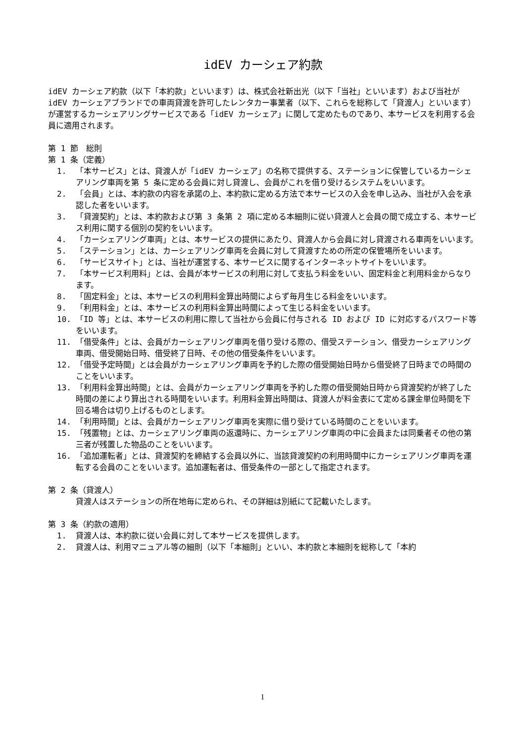idEV カーシェア約款
idEV カーシェア約款（以下「本約款」といいます）は、株式会社新出光（以下「当社」といいます）および当社が idEV カーシェアブランドでの車両貸渡を許可したレンタカー事業者（以下、これらを総称して「貸渡人」といいます）が運営するカーシェアリングサービスである「idEV カーシェア」に関して定めたものであり、本サービスを利用する会員に適用されます。
第 1 節　総則
第 1 条（定義）
1. 「本サービス」とは、貸渡人が「idEV カーシェア」の名称で提供する、ステーションに保管しているカーシェアリング車両を第 5 条に定める会員に対し貸渡し、会員がこれを借り受けるシステムをいいます。
2. 「会員」とは、本約款の内容を承諾の上、本約款に定める方法で本サービスの入会を申し込み、当社が入会を承認した者をいいます。
3. 「貸渡契約」とは、本約款および第 3 条第 2 項に定める本細則に従い貸渡人と会員の間で成立する、本サービス利用に関する個別の契約をいいます。
4. 「カーシェアリング車両」とは、本サービスの提供にあたり、貸渡人から会員に対し貸渡される車両をいいます。
5. 「ステーション」とは、カーシェアリング車両を会員に対して貸渡すための所定の保管場所をいいます。
6. 「サービスサイト」とは、当社が運営する、本サービスに関するインターネットサイトをいいます。
7. 「本サービス利用料」とは、会員が本サービスの利用に対して支払う料金をいい、固定料金と利用料金からなります。
8. 「固定料金」とは、本サービスの利用料金算出時間によらず毎月生じる料金をいいます。
9. 「利用料金」とは、本サービスの利用料金算出時間によって生じる料金をいいます。
10. 「ID 等」とは、本サービスの利用に際して当社から会員に付与される ID および ID に対応するパスワード等をいいます。
11. 「借受条件」とは、会員がカーシェアリング車両を借り受ける際の、借受ステーション、借受カーシェアリング車両、借受開始日時、借受終了日時、その他の借受条件をいいます。
12. 「借受予定時間」とは会員がカーシェアリング車両を予約した際の借受開始日時から借受終了日時までの時間のことをいいます。
13. 「利用料金算出時間」とは、会員がカーシェアリング車両を予約した際の借受開始日時から貸渡契約が終了した時間の差により算出される時間をいいます。利用料金算出時間は、貸渡人が料金表にて定める課金単位時間を下回る場合は切り上げるものとします。
14. 「利用時間」とは、会員がカーシェアリング車両を実際に借り受けている時間のことをいいます。
15. 「残置物」とは、カーシェアリング車両の返還時に、カーシェアリング車両の中に会員または同乗者その他の第三者が残置した物品のことをいいます。
16. 「追加運転者」とは、貸渡契約を締結する会員以外に、当該貸渡契約の利用時間中にカーシェアリング車両を運転する会員のことをいいます。追加運転者は、借受条件の一部として指定されます。
第 2 条（貸渡人）
貸渡人はステーションの所在地毎に定められ、その詳細は別紙にて記載いたします。
第 3 条（約款の適用）
1. 貸渡人は、本約款に従い会員に対して本サービスを提供します。
2. 貸渡人は、利用マニュアル等の細則（以下「本細則」といい、本約款と本細則を総称して「本約
1